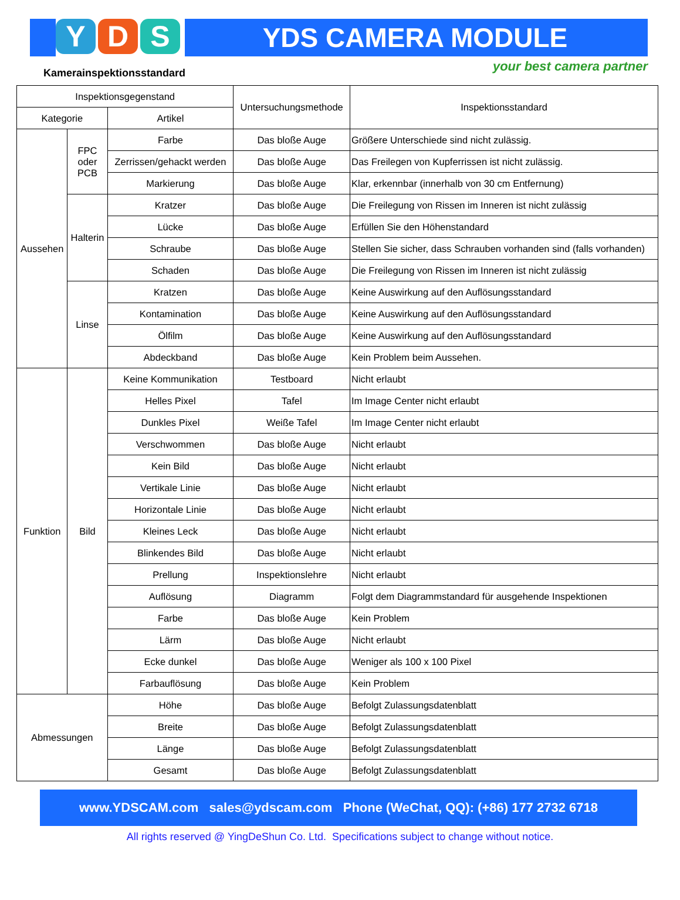Y D S YDS CAMERA MODULE
Kamerainspektionsstandard your best camera partner
| Inspektionsgegenstand | | | Untersuchungsmethode | Inspektionsstandard |
| --- | --- | --- | --- | --- |
| Kategorie | | Artikel | | |
| Aussehen | FPC oder PCB | Farbe | Das bloße Auge | Größere Unterschiede sind nicht zulässig. |
| | | Zerrissen/gehackt werden | Das bloße Auge | Das Freilegen von Kupferrissen ist nicht zulässig. |
| | | Markierung | Das bloße Auge | Klar, erkennbar (innerhalb von 30 cm Entfernung) |
| | Halterin | Kratzer | Das bloße Auge | Die Freilegung von Rissen im Inneren ist nicht zulässig |
| | | Lücke | Das bloße Auge | Erfüllen Sie den Höhenstandard |
| | | Schraube | Das bloße Auge | Stellen Sie sicher, dass Schrauben vorhanden sind (falls vorhanden) |
| | | Schaden | Das bloße Auge | Die Freilegung von Rissen im Inneren ist nicht zulässig |
| | Linse | Kratzen | Das bloße Auge | Keine Auswirkung auf den Auflösungsstandard |
| | | Kontamination | Das bloße Auge | Keine Auswirkung auf den Auflösungsstandard |
| | | Ölfilm | Das bloße Auge | Keine Auswirkung auf den Auflösungsstandard |
| | | Abdeckband | Das bloße Auge | Kein Problem beim Aussehen. |
| Funktion | Bild | Keine Kommunikation | Testboard | Nicht erlaubt |
| | | Helles Pixel | Tafel | Im Image Center nicht erlaubt |
| | | Dunkles Pixel | Weiße Tafel | Im Image Center nicht erlaubt |
| | | Verschwommen | Das bloße Auge | Nicht erlaubt |
| | | Kein Bild | Das bloße Auge | Nicht erlaubt |
| | | Vertikale Linie | Das bloße Auge | Nicht erlaubt |
| | | Horizontale Linie | Das bloße Auge | Nicht erlaubt |
| | | Kleines Leck | Das bloße Auge | Nicht erlaubt |
| | | Blinkendes Bild | Das bloße Auge | Nicht erlaubt |
| | | Prellung | Inspektionslehre | Nicht erlaubt |
| | | Auflösung | Diagramm | Folgt dem Diagrammstandard für ausgehende Inspektionen |
| | | Farbe | Das bloße Auge | Kein Problem |
| | | Lärm | Das bloße Auge | Nicht erlaubt |
| | | Ecke dunkel | Das bloße Auge | Weniger als 100 x 100 Pixel |
| | | Farbauflösung | Das bloße Auge | Kein Problem |
| Abmessungen | | Höhe | Das bloße Auge | Befolgt Zulassungsdatenblatt |
| | | Breite | Das bloße Auge | Befolgt Zulassungsdatenblatt |
| | | Länge | Das bloße Auge | Befolgt Zulassungsdatenblatt |
| | | Gesamt | Das bloße Auge | Befolgt Zulassungsdatenblatt |
www.YDSCAM.com sales@ydscam.com Phone (WeChat, QQ): (+86) 177 2732 6718
All rights reserved @ YingDeShun Co. Ltd. Specifications subject to change without notice.